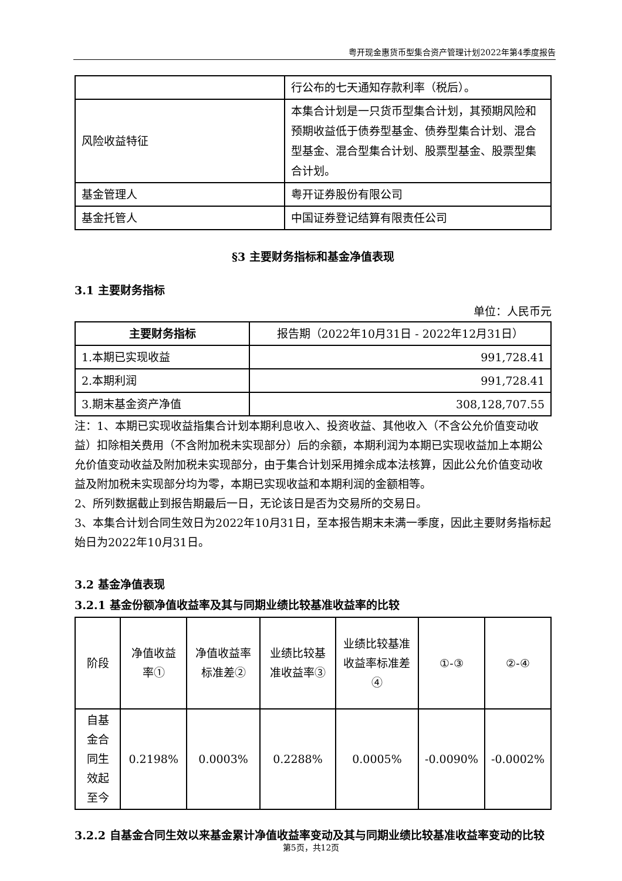粤开现金惠货币型集合资产管理计划2022年第4季度报告
| | 行公布的七天通知存款利率（税后）。 |
| 风险收益特征 | 本集合计划是一只货币型集合计划，其预期风险和预期收益低于债券型基金、债券型集合计划、混合型基金、混合型集合计划、股票型基金、股票型集合计划。 |
| 基金管理人 | 粤开证券股份有限公司 |
| 基金托管人 | 中国证券登记结算有限责任公司 |
§3 主要财务指标和基金净值表现
3.1 主要财务指标
单位：人民币元
| 主要财务指标 | 报告期（2022年10月31日 - 2022年12月31日） |
| --- | --- |
| 1.本期已实现收益 | 991,728.41 |
| 2.本期利润 | 991,728.41 |
| 3.期末基金资产净值 | 308,128,707.55 |
注：1、本期已实现收益指集合计划本期利息收入、投资收益、其他收入（不含公允价值变动收益）扣除相关费用（不含附加税未实现部分）后的余额，本期利润为本期已实现收益加上本期公允价值变动收益及附加税未实现部分，由于集合计划采用摊余成本法核算，因此公允价值变动收益及附加税未实现部分均为零，本期已实现收益和本期利润的金额相等。
2、所列数据截止到报告期最后一日，无论该日是否为交易所的交易日。
3、本集合计划合同生效日为2022年10月31日，至本报告期末未满一季度，因此主要财务指标起始日为2022年10月31日。
3.2 基金净值表现
3.2.1 基金份额净值收益率及其与同期业绩比较基准收益率的比较
| 阶段 | 净值收益率① | 净值收益率标准差② | 业绩比较基准收益率③ | 业绩比较基准收益率标准差④ | ①-③ | ②-④ |
| 自基金合同生效起至今 | 0.2198% | 0.0003% | 0.2288% | 0.0005% | -0.0090% | -0.0002% |
3.2.2 自基金合同生效以来基金累计净值收益率变动及其与同期业绩比较基准收益率变动的比较
第5页，共12页